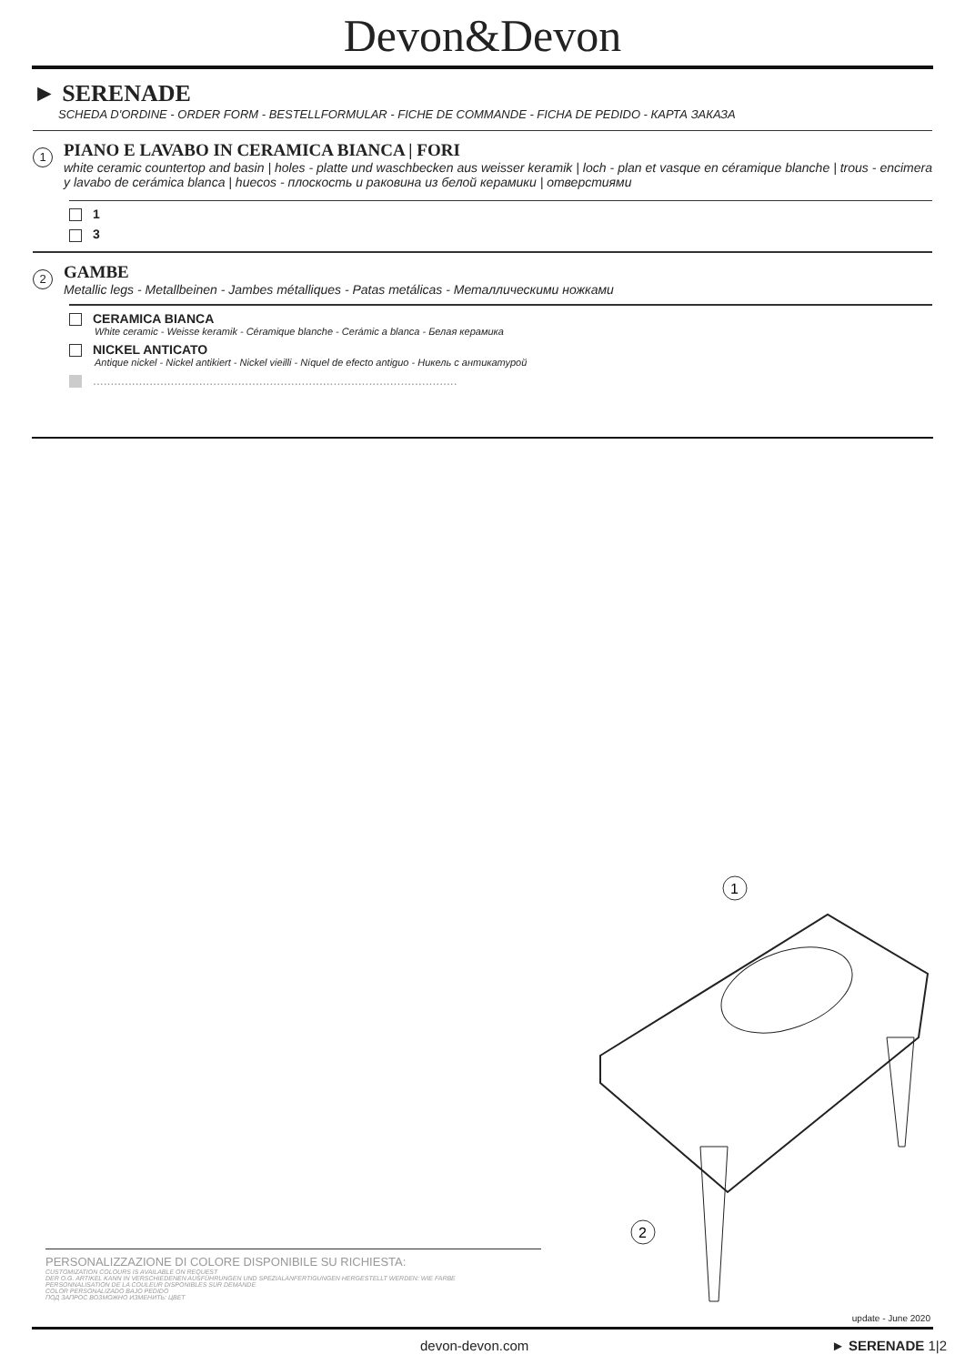Devon&Devon
► SERENADE
SCHEDA D'ORDINE - ORDER FORM - BESTELLFORMULAR - FICHE DE COMMANDE - FICHA DE PEDIDO - КАРТА ЗАКАЗА
1
PIANO E LAVABO IN CERAMICA BIANCA | FORI
white ceramic countertop and basin | holes - platte und waschbecken aus weisser keramik | loch - plan et vasque en céramique blanche | trous - encimera y lavabo de cerámica blanca | huecos - плоскость и раковина из белой керамики | отверстиями
1
3
2
GAMBE
Metallic legs - Metallbeinen - Jambes métalliques - Patas metálicas - Металлическими ножками
CERAMICA BIANCA
White ceramic - Weisse keramik - Céramique blanche - Cerámic a blanca - Белая керамика
NICKEL ANTICATO
Antique nickel - Nickel antikiert - Nickel vieilli - Níquel de efecto antiguo - Никель с антикатурой
.......................................................................................................
1
2
PERSONALIZZAZIONE DI COLORE DISPONIBILE SU RICHIESTA:
CUSTOMIZATION COLOURS IS AVAILABLE ON REQUEST
DER O.G. ARTIKEL KANN IN VERSCHIEDENEN AUSFÜHRUNGEN UND SPEZIALANFERTIGUNGEN HERGESTELLT WERDEN: WIE FARBE
PERSONNALISATION DE LA COULEUR DISPONIBLES SUR DEMANDE
COLOR PERSONALIZADO BAJO PEDIDO
ПОД ЗАПРОС ВОЗМОЖНО ИЗМЕНИТЬ: ЦВЕТ
update - June 2020
devon-devon.com ► SERENADE 1|2